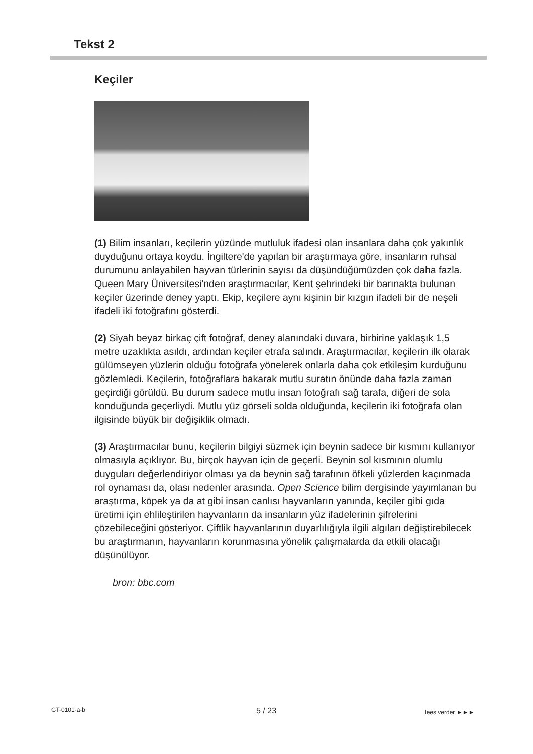Tekst 2
Keçiler
(1) Bilim insanları, keçilerin yüzünde mutluluk ifadesi olan insanlara daha çok yakınlık duyduğunu ortaya koydu. İngiltere'de yapılan bir araştırmaya göre, insanların ruhsal durumunu anlayabilen hayvan türlerinin sayısı da düşündüğümüzden çok daha fazla. Queen Mary Üniversitesi'nden araştırmacılar, Kent şehrindeki bir barınakta bulunan keçiler üzerinde deney yaptı. Ekip, keçilere aynı kişinin bir kızgın ifadeli bir de neşeli ifadeli iki fotoğrafını gösterdi.
(2) Siyah beyaz birkaç çift fotoğraf, deney alanındaki duvara, birbirine yaklaşık 1,5 metre uzaklıkta asıldı, ardından keçiler etrafa salındı. Araştırmacılar, keçilerin ilk olarak gülümseyen yüzlerin olduğu fotoğrafa yönelerek onlarla daha çok etkileşim kurduğunu gözlemledi. Keçilerin, fotoğraflara bakarak mutlu suratın önünde daha fazla zaman geçirdiği görüldü. Bu durum sadece mutlu insan fotoğrafı sağ tarafa, diğeri de sola konduğunda geçerliydi. Mutlu yüz görseli solda olduğunda, keçilerin iki fotoğrafa olan ilgisinde büyük bir değişiklik olmadı.
(3) Araştırmacılar bunu, keçilerin bilgiyi süzmek için beynin sadece bir kısmını kullanıyor olmasıyla açıklıyor. Bu, birçok hayvan için de geçerli. Beynin sol kısmının olumlu duyguları değerlendiriyor olması ya da beynin sağ tarafının öfkeli yüzlerden kaçınmada rol oynaması da, olası nedenler arasında. Open Science bilim dergisinde yayımlanan bu araştırma, köpek ya da at gibi insan canlısı hayvanların yanında, keçiler gibi gıda üretimi için ehlileştirilen hayvanların da insanların yüz ifadelerinin şifrelerini çözebileceğini gösteriyor. Çiftlik hayvanlarının duyarlılığıyla ilgili algıları değiştirebilecek bu araştırmanın, hayvanların korunmasına yönelik çalışmalarda da etkili olacağı düşünülüyor.
bron: bbc.com
GT-0101-a-b 5 / 23 lees verder ►►►